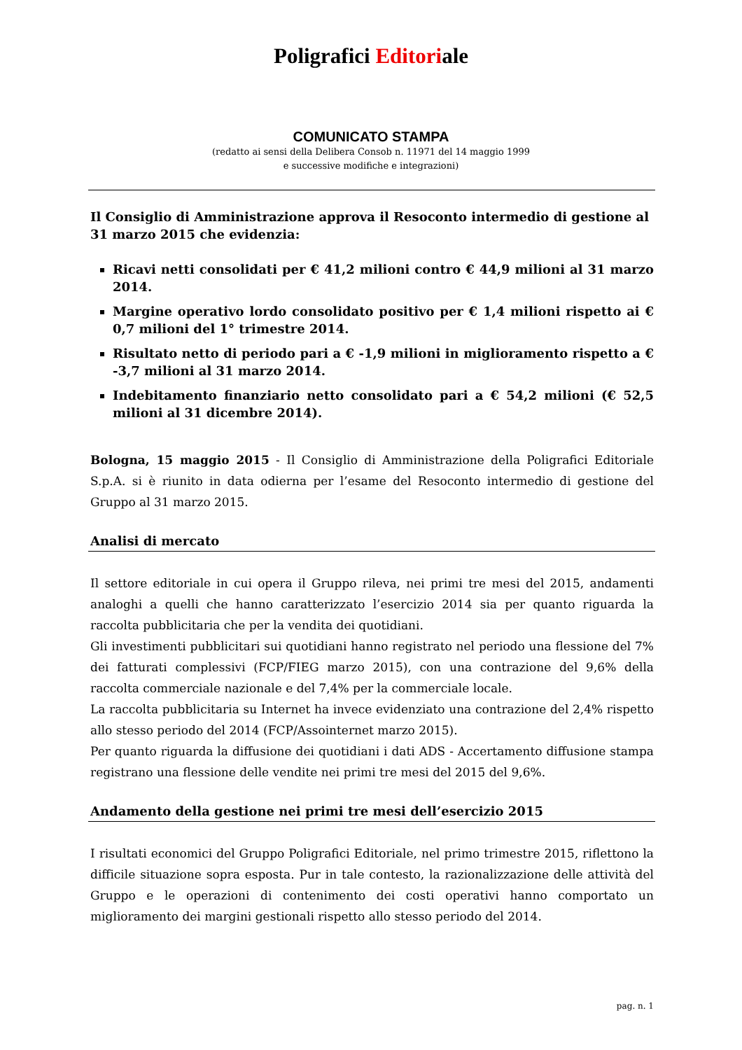Poligrafici Editoriale
COMUNICATO STAMPA
(redatto ai sensi della Delibera Consob n. 11971 del 14 maggio 1999
e successive modifiche e integrazioni)
Il Consiglio di Amministrazione approva il Resoconto intermedio di gestione al 31 marzo 2015 che evidenzia:
Ricavi netti consolidati per € 41,2 milioni contro € 44,9 milioni al 31 marzo 2014.
Margine operativo lordo consolidato positivo per € 1,4 milioni rispetto ai € 0,7 milioni del 1° trimestre 2014.
Risultato netto di periodo pari a € -1,9 milioni in miglioramento rispetto a € -3,7 milioni al 31 marzo 2014.
Indebitamento finanziario netto consolidato pari a € 54,2 milioni (€ 52,5 milioni al 31 dicembre 2014).
Bologna, 15 maggio 2015 - Il Consiglio di Amministrazione della Poligrafici Editoriale S.p.A. si è riunito in data odierna per l’esame del Resoconto intermedio di gestione del Gruppo al 31 marzo 2015.
Analisi di mercato
Il settore editoriale in cui opera il Gruppo rileva, nei primi tre mesi del 2015, andamenti analoghi a quelli che hanno caratterizzato l’esercizio 2014 sia per quanto riguarda la raccolta pubblicitaria che per la vendita dei quotidiani.
Gli investimenti pubblicitari sui quotidiani hanno registrato nel periodo una flessione del 7% dei fatturati complessivi (FCP/FIEG marzo 2015), con una contrazione del 9,6% della raccolta commerciale nazionale e del 7,4% per la commerciale locale.
La raccolta pubblicitaria su Internet ha invece evidenziato una contrazione del 2,4% rispetto allo stesso periodo del 2014 (FCP/Assointernet marzo 2015).
Per quanto riguarda la diffusione dei quotidiani i dati ADS - Accertamento diffusione stampa registrano una flessione delle vendite nei primi tre mesi del 2015 del 9,6%.
Andamento della gestione nei primi tre mesi dell’esercizio 2015
I risultati economici del Gruppo Poligrafici Editoriale, nel primo trimestre 2015, riflettono la difficile situazione sopra esposta. Pur in tale contesto, la razionalizzazione delle attività del Gruppo e le operazioni di contenimento dei costi operativi hanno comportato un miglioramento dei margini gestionali rispetto allo stesso periodo del 2014.
pag. n. 1